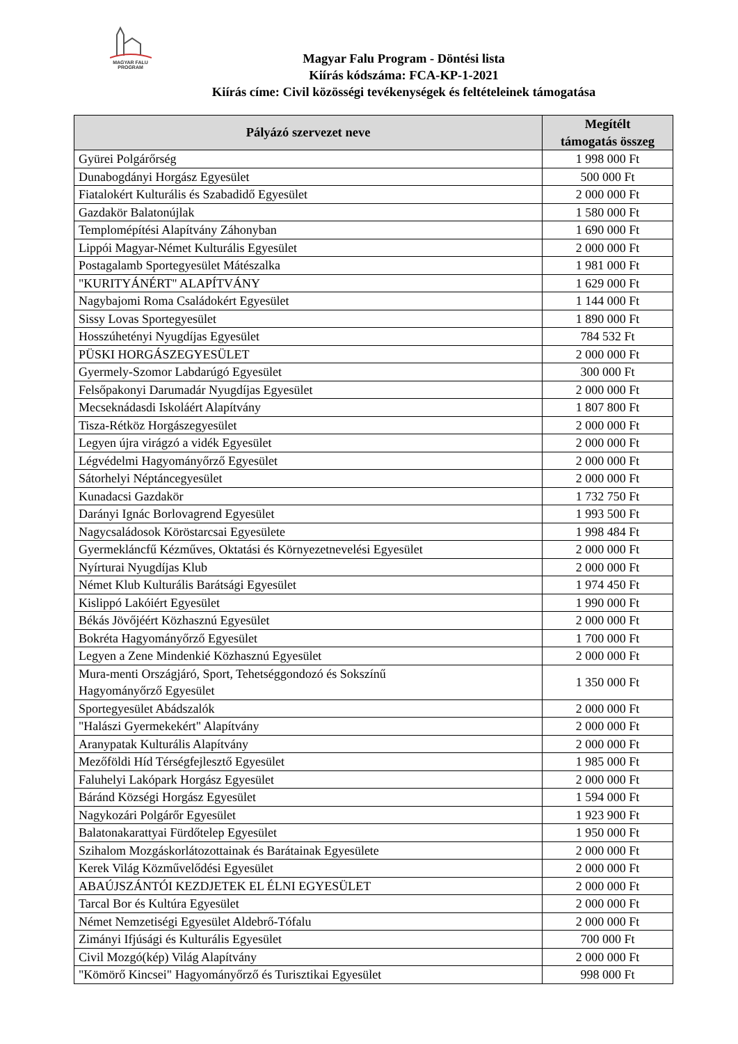MAGYAR FALU
PROGRAM
Magyar Falu Program - Döntési lista
Kiírás kódszáma: FCA-KP-1-2021
Kiírás címe: Civil közösségi tevékenységek és feltételeinek támogatása
| Pályázó szervezet neve | Megítélt támogatás összeg |
| --- | --- |
| Gyürei Polgárőrség | 1 998 000 Ft |
| Dunabogdányi Horgász Egyesület | 500 000 Ft |
| Fiatalokért Kulturális és Szabadidő Egyesület | 2 000 000 Ft |
| Gazdakör Balatonújlak | 1 580 000 Ft |
| Templomépítési Alapítvány Záhonyban | 1 690 000 Ft |
| Lippói Magyar-Német Kulturális Egyesület | 2 000 000 Ft |
| Postagalamb Sportegyesület Mátészalka | 1 981 000 Ft |
| "KURITYÁNÉRT" ALAPÍTVÁNY | 1 629 000 Ft |
| Nagybajomi Roma Családokért Egyesület | 1 144 000 Ft |
| Sissy Lovas Sportegyesület | 1 890 000 Ft |
| Hosszúhetényi Nyugdíjas Egyesület | 784 532 Ft |
| PÜSKI HORGÁSZEGYESÜLET | 2 000 000 Ft |
| Gyermely-Szomor Labdarúgó Egyesület | 300 000 Ft |
| Felsőpakonyi Darumadár Nyugdíjas Egyesület | 2 000 000 Ft |
| Mecseknádasdi Iskoláért Alapítvány | 1 807 800 Ft |
| Tisza-Rétköz Horgászegyesület | 2 000 000 Ft |
| Legyen újra virágzó a vidék Egyesület | 2 000 000 Ft |
| Légvédelmi Hagyományőrző Egyesület | 2 000 000 Ft |
| Sátorhelyi Néptáncegyesület | 2 000 000 Ft |
| Kunadacsi Gazdakör | 1 732 750 Ft |
| Darányi Ignác Borlovagrend Egyesület | 1 993 500 Ft |
| Nagycsaládosok Köröstarcsai Egyesülete | 1 998 484 Ft |
| Gyermekláncfű Kézműves, Oktatási és Környezetnevelési Egyesület | 2 000 000 Ft |
| Nyírturai Nyugdíjas Klub | 2 000 000 Ft |
| Német Klub Kulturális Barátsági Egyesület | 1 974 450 Ft |
| Kislippó Lakóiért Egyesület | 1 990 000 Ft |
| Békás Jövőjéért Közhasznú Egyesület | 2 000 000 Ft |
| Bokréta Hagyományőrző Egyesület | 1 700 000 Ft |
| Legyen a Zene Mindenkié Közhasznú Egyesület | 2 000 000 Ft |
| Mura-menti Országjáró, Sport, Tehetséggondozó és Sokszínű Hagyományőrző Egyesület | 1 350 000 Ft |
| Sportegyesület Abádszalók | 2 000 000 Ft |
| "Halászi Gyermekekért" Alapítvány | 2 000 000 Ft |
| Aranypatak Kulturális Alapítvány | 2 000 000 Ft |
| Mezőföldi Híd Térségfejlesztő Egyesület | 1 985 000 Ft |
| Faluhelyi Lakópark Horgász Egyesület | 2 000 000 Ft |
| Báránd Községi Horgász Egyesület | 1 594 000 Ft |
| Nagykozári Polgárőr Egyesület | 1 923 900 Ft |
| Balatonakarattyai Fürdőtelep Egyesület | 1 950 000 Ft |
| Szihalom Mozgáskorlátozottainak és Barátainak Egyesülete | 2 000 000 Ft |
| Kerek Világ Közművelődési Egyesület | 2 000 000 Ft |
| ABAÚJSZÁNTÓI KEZDJETEK EL ÉLNI EGYESÜLET | 2 000 000 Ft |
| Tarcal Bor és Kultúra Egyesület | 2 000 000 Ft |
| Német Nemzetiségi Egyesület Aldebrő-Tófalu | 2 000 000 Ft |
| Zimányi Ifjúsági és Kulturális Egyesület | 700 000 Ft |
| Civil Mozgó(kép) Világ Alapítvány | 2 000 000 Ft |
| "Kömörő Kincsei" Hagyományőrző és Turisztikai Egyesület | 998 000 Ft |